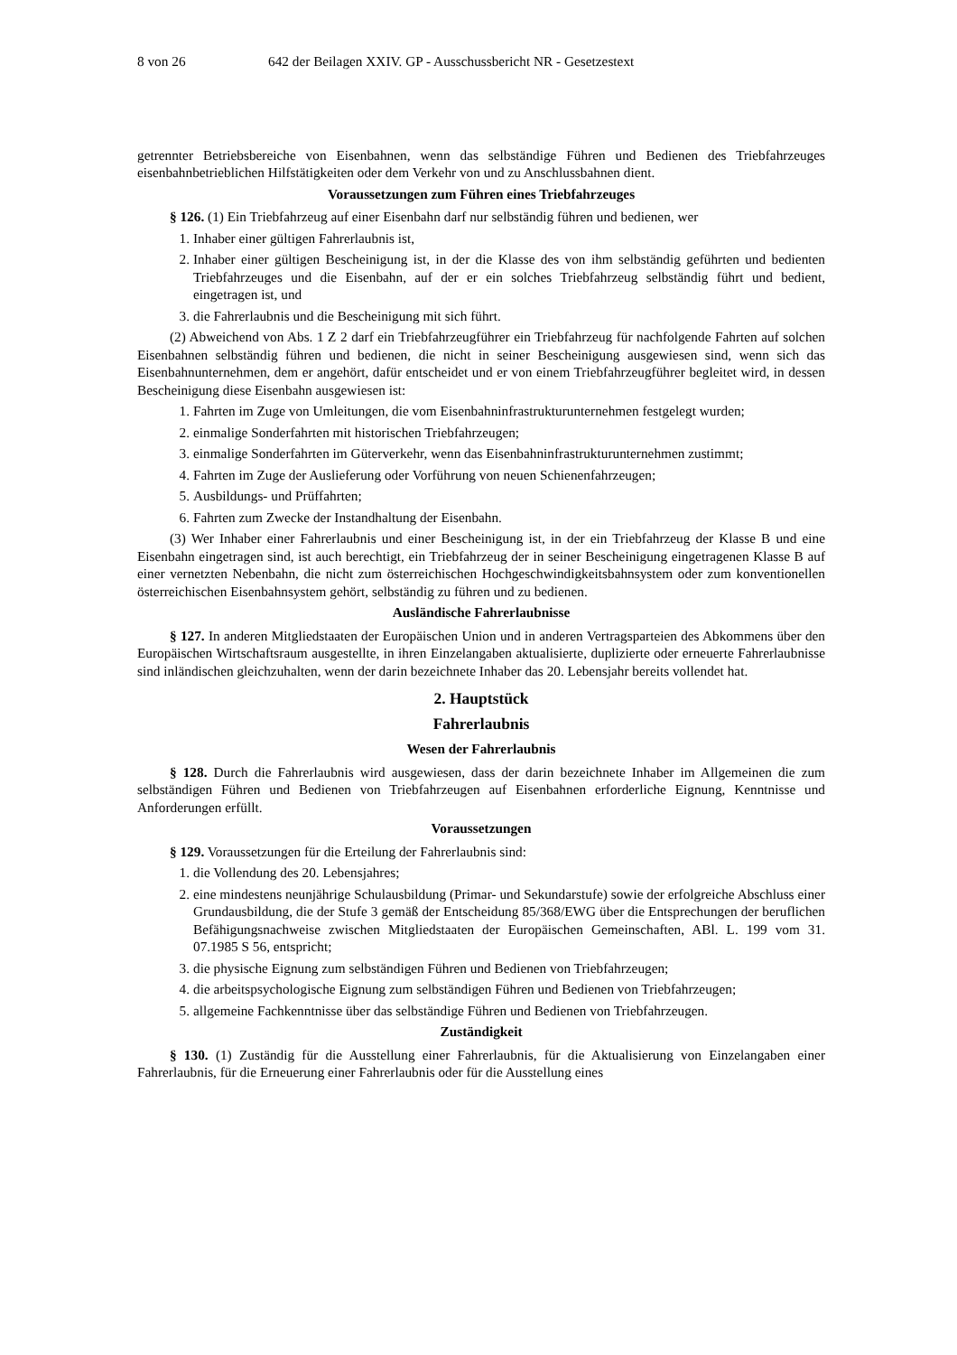8 von 26 642 der Beilagen XXIV. GP - Ausschussbericht NR - Gesetzestext
getrennter Betriebsbereiche von Eisenbahnen, wenn das selbständige Führen und Bedienen des Triebfahrzeuges eisenbahnbetrieblichen Hilfstätigkeiten oder dem Verkehr von und zu Anschlussbahnen dient.
Voraussetzungen zum Führen eines Triebfahrzeuges
§ 126. (1) Ein Triebfahrzeug auf einer Eisenbahn darf nur selbständig führen und bedienen, wer
1. Inhaber einer gültigen Fahrerlaubnis ist,
2. Inhaber einer gültigen Bescheinigung ist, in der die Klasse des von ihm selbständig geführten und bedienten Triebfahrzeuges und die Eisenbahn, auf der er ein solches Triebfahrzeug selbständig führt und bedient, eingetragen ist, und
3. die Fahrerlaubnis und die Bescheinigung mit sich führt.
(2) Abweichend von Abs. 1 Z 2 darf ein Triebfahrzeugführer ein Triebfahrzeug für nachfolgende Fahrten auf solchen Eisenbahnen selbständig führen und bedienen, die nicht in seiner Bescheinigung ausgewiesen sind, wenn sich das Eisenbahnunternehmen, dem er angehört, dafür entscheidet und er von einem Triebfahrzeugführer begleitet wird, in dessen Bescheinigung diese Eisenbahn ausgewiesen ist:
1. Fahrten im Zuge von Umleitungen, die vom Eisenbahninfrastrukturunternehmen festgelegt wurden;
2. einmalige Sonderfahrten mit historischen Triebfahrzeugen;
3. einmalige Sonderfahrten im Güterverkehr, wenn das Eisenbahninfrastrukturunternehmen zustimmt;
4. Fahrten im Zuge der Auslieferung oder Vorführung von neuen Schienenfahrzeugen;
5. Ausbildungs- und Prüffahrten;
6. Fahrten zum Zwecke der Instandhaltung der Eisenbahn.
(3) Wer Inhaber einer Fahrerlaubnis und einer Bescheinigung ist, in der ein Triebfahrzeug der Klasse B und eine Eisenbahn eingetragen sind, ist auch berechtigt, ein Triebfahrzeug der in seiner Bescheinigung eingetragenen Klasse B auf einer vernetzten Nebenbahn, die nicht zum österreichischen Hochgeschwindigkeitsbahnsystem oder zum konventionellen österreichischen Eisenbahnsystem gehört, selbständig zu führen und zu bedienen.
Ausländische Fahrerlaubnisse
§ 127. In anderen Mitgliedstaaten der Europäischen Union und in anderen Vertragsparteien des Abkommens über den Europäischen Wirtschaftsraum ausgestellte, in ihren Einzelangaben aktualisierte, duplizierte oder erneuerte Fahrerlaubnisse sind inländischen gleichzuhalten, wenn der darin bezeichnete Inhaber das 20. Lebensjahr bereits vollendet hat.
2. Hauptstück
Fahrerlaubnis
Wesen der Fahrerlaubnis
§ 128. Durch die Fahrerlaubnis wird ausgewiesen, dass der darin bezeichnete Inhaber im Allgemeinen die zum selbständigen Führen und Bedienen von Triebfahrzeugen auf Eisenbahnen erforderliche Eignung, Kenntnisse und Anforderungen erfüllt.
Voraussetzungen
§ 129. Voraussetzungen für die Erteilung der Fahrerlaubnis sind:
1. die Vollendung des 20. Lebensjahres;
2. eine mindestens neunjährige Schulausbildung (Primar- und Sekundarstufe) sowie der erfolgreiche Abschluss einer Grundausbildung, die der Stufe 3 gemäß der Entscheidung 85/368/EWG über die Entsprechungen der beruflichen Befähigungsnachweise zwischen Mitgliedstaaten der Europäischen Gemeinschaften, ABl. L. 199 vom 31. 07.1985 S 56, entspricht;
3. die physische Eignung zum selbständigen Führen und Bedienen von Triebfahrzeugen;
4. die arbeitspsychologische Eignung zum selbständigen Führen und Bedienen von Triebfahrzeugen;
5. allgemeine Fachkenntnisse über das selbständige Führen und Bedienen von Triebfahrzeugen.
Zuständigkeit
§ 130. (1) Zuständig für die Ausstellung einer Fahrerlaubnis, für die Aktualisierung von Einzelangaben einer Fahrerlaubnis, für die Erneuerung einer Fahrerlaubnis oder für die Ausstellung eines